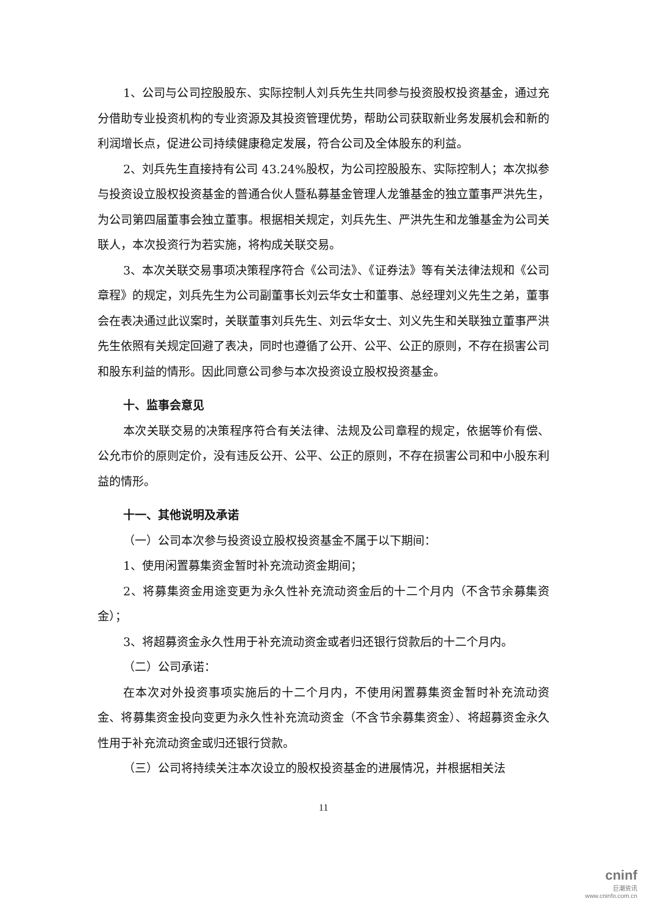1、公司与公司控股股东、实际控制人刘兵先生共同参与投资股权投资基金，通过充分借助专业投资机构的专业资源及其投资管理优势，帮助公司获取新业务发展机会和新的利润增长点，促进公司持续健康稳定发展，符合公司及全体股东的利益。
2、刘兵先生直接持有公司 43.24%股权，为公司控股股东、实际控制人；本次拟参与投资设立股权投资基金的普通合伙人暨私募基金管理人龙雏基金的独立董事严洪先生，为公司第四届董事会独立董事。根据相关规定，刘兵先生、严洪先生和龙雏基金为公司关联人，本次投资行为若实施，将构成关联交易。
3、本次关联交易事项决策程序符合《公司法》、《证券法》等有关法律法规和《公司章程》的规定，刘兵先生为公司副董事长刘云华女士和董事、总经理刘义先生之弟，董事会在表决通过此议案时，关联董事刘兵先生、刘云华女士、刘义先生和关联独立董事严洪先生依照有关规定回避了表决，同时也遵循了公开、公平、公正的原则，不存在损害公司和股东利益的情形。因此同意公司参与本次投资设立股权投资基金。
十、监事会意见
本次关联交易的决策程序符合有关法律、法规及公司章程的规定，依据等价有偿、公允市价的原则定价，没有违反公开、公平、公正的原则，不存在损害公司和中小股东利益的情形。
十一、其他说明及承诺
（一）公司本次参与投资设立股权投资基金不属于以下期间：
1、使用闲置募集资金暂时补充流动资金期间；
2、将募集资金用途变更为永久性补充流动资金后的十二个月内（不含节余募集资金）；
3、将超募资金永久性用于补充流动资金或者归还银行贷款后的十二个月内。
（二）公司承诺：
在本次对外投资事项实施后的十二个月内，不使用闲置募集资金暂时补充流动资金、将募集资金投向变更为永久性补充流动资金（不含节余募集资金）、将超募资金永久性用于补充流动资金或归还银行贷款。
（三）公司将持续关注本次设立的股权投资基金的进展情况，并根据相关法
11
cninf
巨潮资讯
www.cninfo.com.cn